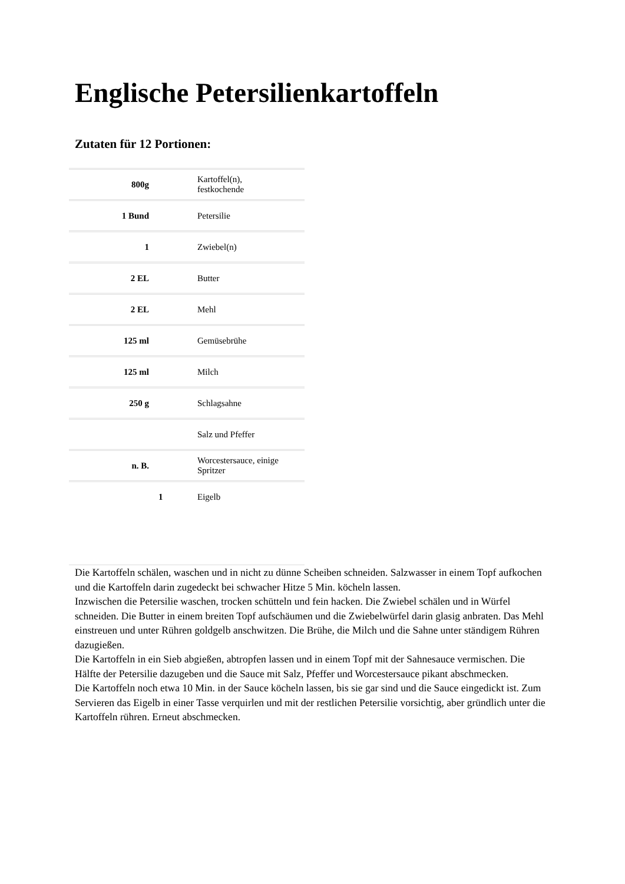Englische Petersilienkartoffeln
Zutaten für 12 Portionen:
| 800g | | Kartoffel(n), festkochende |
| 1 Bund | | Petersilie |
| 1 | | Zwiebel(n) |
| 2 EL | | Butter |
| 2 EL | | Mehl |
| 125 ml | | Gemüsebrühe |
| 125 ml | | Milch |
| 250 g | | Schlagsahne |
| | | Salz und Pfeffer |
| n. B. | | Worcestersauce, einige Spritzer |
| | 1 | Eigelb |
Die Kartoffeln schälen, waschen und in nicht zu dünne Scheiben schneiden. Salzwasser in einem Topf aufkochen und die Kartoffeln darin zugedeckt bei schwacher Hitze 5 Min. köcheln lassen.
Inzwischen die Petersilie waschen, trocken schütteln und fein hacken. Die Zwiebel schälen und in Würfel schneiden. Die Butter in einem breiten Topf aufschäumen und die Zwiebelwürfel darin glasig anbraten. Das Mehl einstreuen und unter Rühren goldgelb anschwitzen. Die Brühe, die Milch und die Sahne unter ständigem Rühren dazugießen.
Die Kartoffeln in ein Sieb abgießen, abtropfen lassen und in einem Topf mit der Sahnesauce vermischen. Die Hälfte der Petersilie dazugeben und die Sauce mit Salz, Pfeffer und Worcestersauce pikant abschmecken.
Die Kartoffeln noch etwa 10 Min. in der Sauce köcheln lassen, bis sie gar sind und die Sauce eingedickt ist. Zum Servieren das Eigelb in einer Tasse verquirlen und mit der restlichen Petersilie vorsichtig, aber gründlich unter die Kartoffeln rühren. Erneut abschmecken.